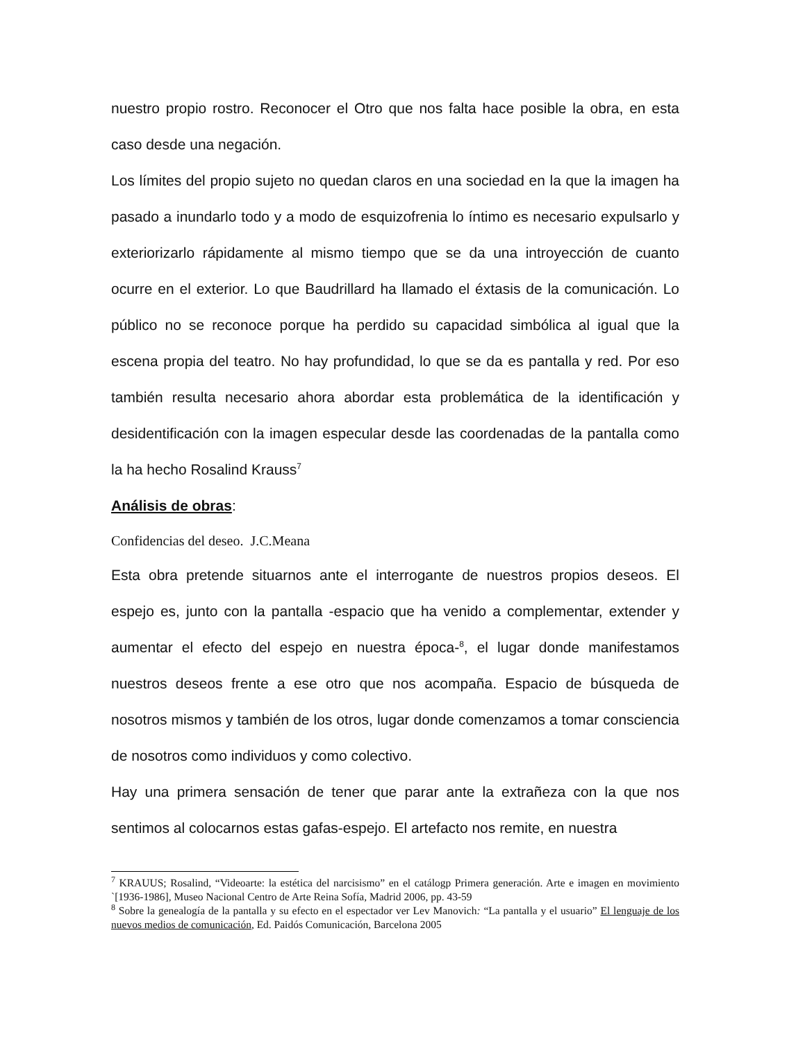nuestro propio rostro. Reconocer el Otro que nos falta hace posible la obra, en esta caso desde una negación.
Los límites del propio sujeto no quedan claros en una sociedad en la que la imagen ha pasado a inundarlo todo y a modo de esquizofrenia lo íntimo es necesario expulsarlo y exteriorizarlo rápidamente al mismo tiempo que se da una introyección de cuanto ocurre en el exterior. Lo que Baudrillard ha llamado el éxtasis de la comunicación. Lo público no se reconoce porque ha perdido su capacidad simbólica al igual que la escena propia del teatro. No hay profundidad, lo que se da es pantalla y red. Por eso también resulta necesario ahora abordar esta problemática de la identificación y desidentificación con la imagen especular desde las coordenadas de la pantalla como la ha hecho Rosalind Krauss<sup>7</sup>
Análisis de obras:
Confidencias del deseo. J.C.Meana
Esta obra pretende situarnos ante el interrogante de nuestros propios deseos. El espejo es, junto con la pantalla -espacio que ha venido a complementar, extender y aumentar el efecto del espejo en nuestra época-<sup>8</sup>, el lugar donde manifestamos nuestros deseos frente a ese otro que nos acompaña. Espacio de búsqueda de nosotros mismos y también de los otros, lugar donde comenzamos a tomar consciencia de nosotros como individuos y como colectivo.
Hay una primera sensación de tener que parar ante la extrañeza con la que nos sentimos al colocarnos estas gafas-espejo. El artefacto nos remite, en nuestra
<sup>7</sup> KRAUUS; Rosalind, “Videoarte: la estética del narcisismo” en el catálogp Primera generación. Arte e imagen en movimiento `[1936-1986], Museo Nacional Centro de Arte Reina Sofía, Madrid 2006, pp. 43-59
<sup>8</sup> Sobre la genealogía de la pantalla y su efecto en el espectador ver Lev Manovich: “La pantalla y el usuario” El lenguaje de los nuevos medios de comunicación, Ed. Paidós Comunicación, Barcelona 2005